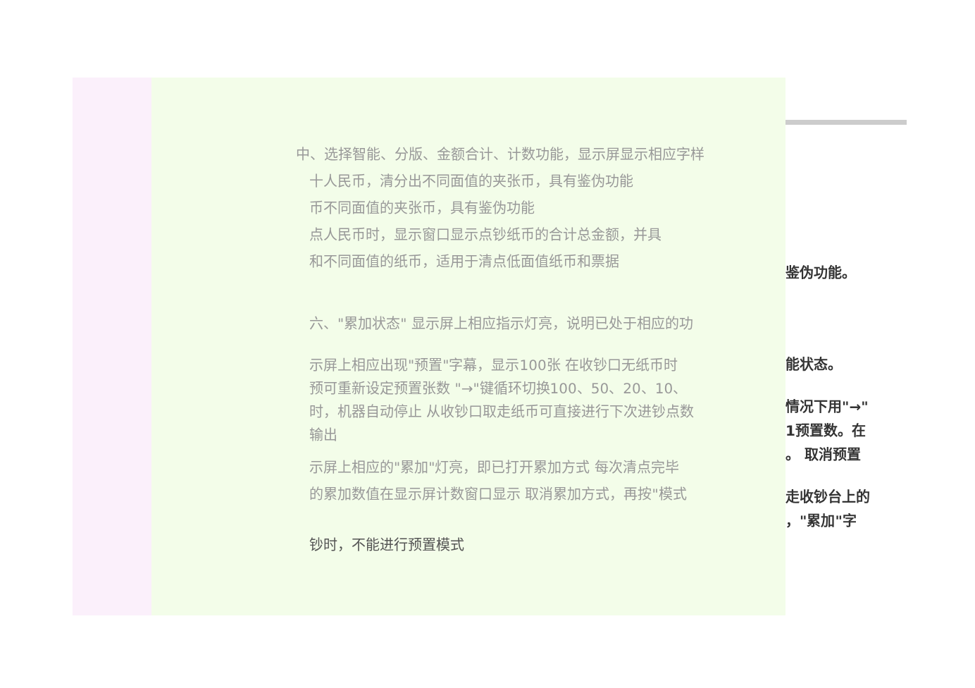中、选择智能、分版、金额合计、计数功能，显示屏显示相应字样
十人民币，清分出不同面值的夹张币，具有鉴伪功能
币不同面值的夹张币，具有鉴伪功能
点人民币时，显示窗口显示点钞纸币的合计总金额，并具
和不同面值的纸币，适用于清点低面值纸币和票据
六、"累加状态" 显示屏上相应指示灯亮，说明已处于相应的功
示屏上相应出现"预置"字幕，显示100张 在收钞口无纸币时
预可重新设定预置张数 "→"键循环切换100、50、20、10、
时，机器自动停止 从收钞口取走纸币可直接进行下次进钞点数
输出
示屏上相应的"累加"灯亮，即已打开累加方式 每次清点完毕
的累加数值在显示屏计数窗口显示 取消累加方式，再按"模式
钞时，不能进行预置模式
鉴伪功能。
能状态。
情况下用"→"
1预置数。在
。 取消预置
走收钞台上的
，"累加"字